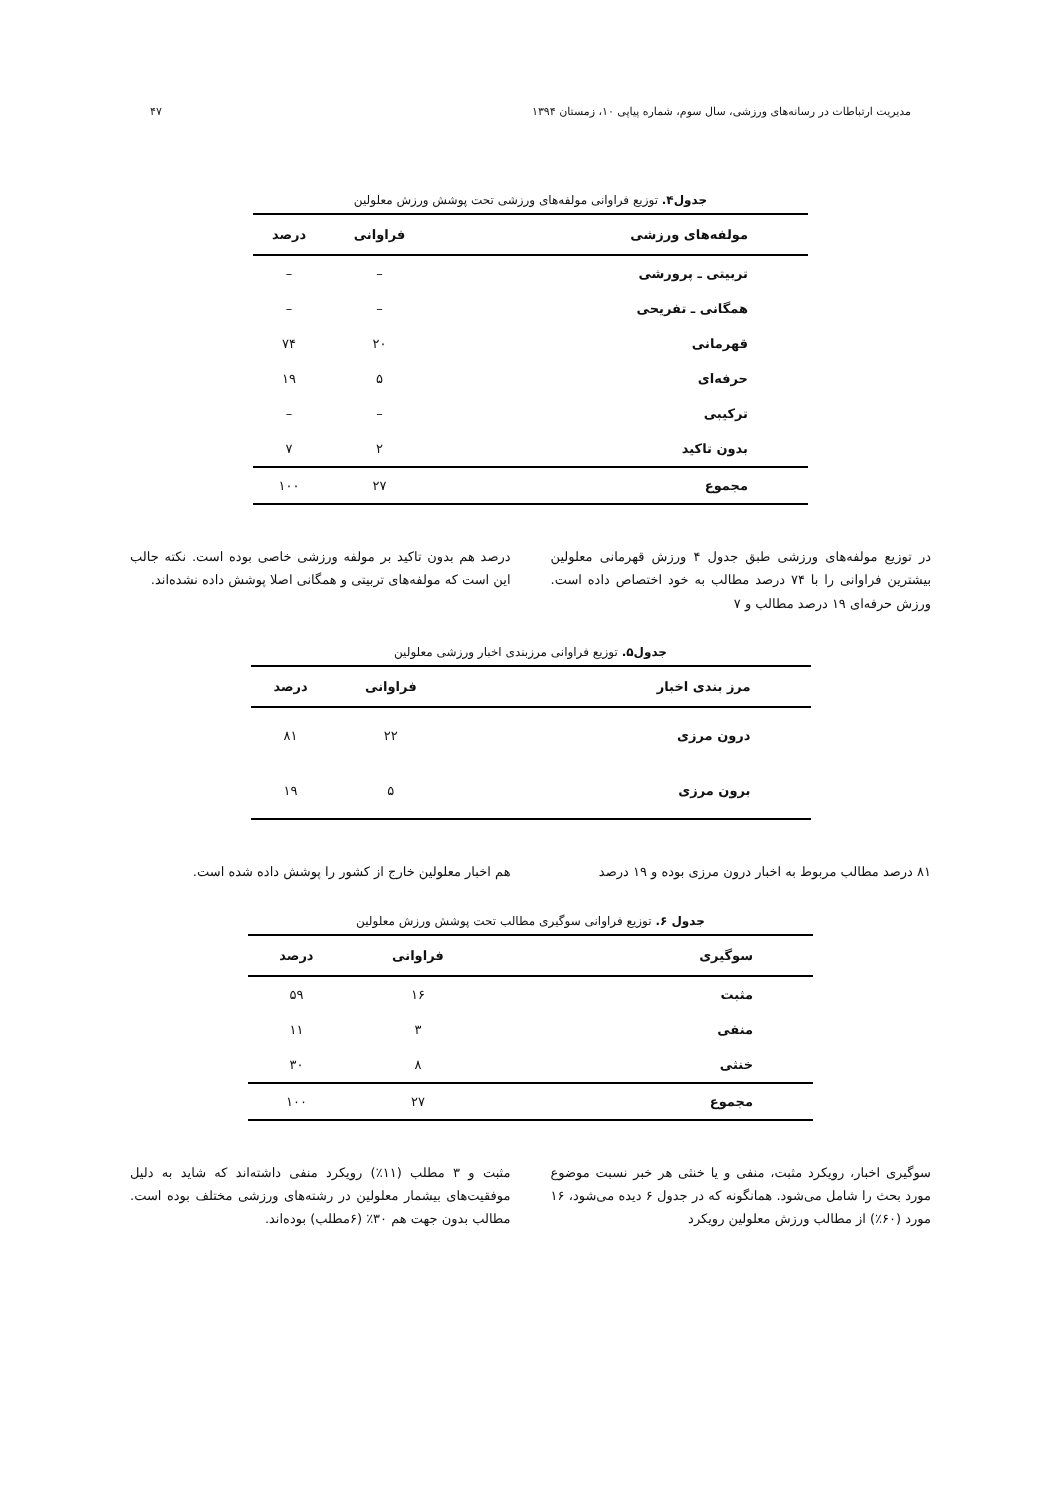مدیریت ارتباطات در رسانه‌های ورزشی، سال سوم، شماره پیاپی ۱۰، زمستان ۱۳۹۴ ۴۷
جدول۴. توزیع فراوانی مولفه‌های ورزشی تحت پوشش ورزش معلولین
| مولفه‌های ورزشی | فراوانی | درصد |
| --- | --- | --- |
| تربیتی ـ پرورشی | – | – |
| همگانی ـ تفریحی | – | – |
| قهرمانی | ۲۰ | ۷۴ |
| حرفه‌ای | ۵ | ۱۹ |
| ترکیبی | – | – |
| بدون تاکید | ۲ | ۷ |
| مجموع | ۲۷ | ۱۰۰ |
در توزیع مولفه‌های ورزشی طبق جدول ۴ ورزش قهرمانی معلولین بیشترین فراوانی را با ۷۴ درصد مطالب به خود اختصاص داده است. ورزش حرفه‌ای ۱۹ درصد مطالب و ۷
درصد هم بدون تاکید بر مولفه ورزشی خاصی بوده است. نکته جالب این است که مولفه‌های تربیتی و همگانی اصلا پوشش داده نشده‌اند.
جدول۵. توزیع فراوانی مرزبندی اخبار ورزشی معلولین
| مرز بندی اخبار | فراوانی | درصد |
| --- | --- | --- |
| درون مرزی | ۲۲ | ۸۱ |
| برون مرزی | ۵ | ۱۹ |
۸۱ درصد مطالب مربوط به اخبار درون مرزی بوده و ۱۹ درصد
هم اخبار معلولین خارج از کشور را پوشش داده شده است.
جدول ۶. توزیع فراوانی سوگیری مطالب تحت پوشش ورزش معلولین
| سوگیری | فراوانی | درصد |
| --- | --- | --- |
| مثبت | ۱۶ | ۵۹ |
| منفی | ۳ | ۱۱ |
| خنثی | ۸ | ۳۰ |
| مجموع | ۲۷ | ۱۰۰ |
سوگیری اخبار، رویکرد مثبت، منفی و یا خنثی هر خبر نسبت موضوع مورد بحث را شامل می‌شود. همانگونه که در جدول ۶ دیده می‌شود، ۱۶ مورد (۶۰٪) از مطالب ورزش معلولین رویکرد
مثبت و ۳ مطلب (۱۱٪) رویکرد منفی داشته‌اند که شاید به دلیل موفقیت‌های بیشمار معلولین در رشته‌های ورزشی مختلف بوده است. مطالب بدون جهت هم ۳۰٪ (۶مطلب) بوده‌اند.